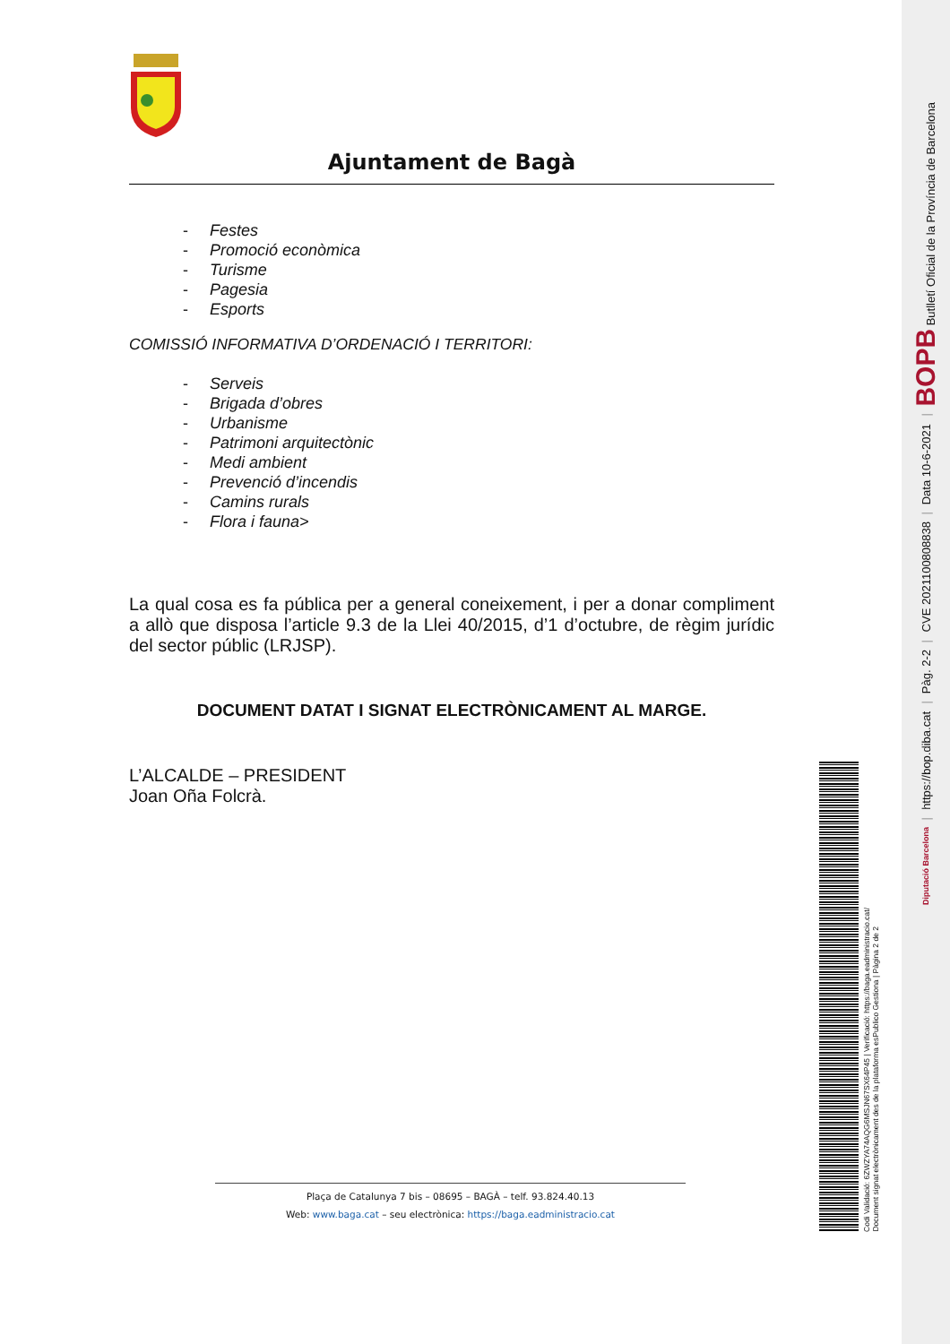Ajuntament de Bagà
- Festes
- Promoció econòmica
- Turisme
- Pagesia
- Esports
COMISSIÓ INFORMATIVA D’ORDENACIÓ I TERRITORI:
- Serveis
- Brigada d’obres
- Urbanisme
- Patrimoni arquitectònic
- Medi ambient
- Prevenció d’incendis
- Camins rurals
- Flora i fauna>
La qual cosa es fa pública per a general coneixement, i per a donar compliment a allò que disposa l’article 9.3 de la Llei 40/2015, d’1 d’octubre, de règim jurídic del sector públic (LRJSP).
DOCUMENT DATAT I SIGNAT ELECTRÒNICAMENT AL MARGE.
L’ALCALDE – PRESIDENT
Joan Oña Folcrà.
Plaça de Catalunya 7 bis – 08695 – BAGÀ – telf. 93.824.40.13
Web: www.baga.cat – seu electrònica: https://baga.eadministracio.cat
Codi Validació: 6ZWZYA74AQG6MSJN67SX64P45 | Verificació: https://baga.eadministracio.cat/
Document signat electrònicament des de la plataforma esPublico Gestiona | Pàgina 2 de 2
BOPB Butlletí Oficial de la Província de Barcelona
|
Data 10-6-2021
|
CVE 2021100808838
|
Pàg. 2-2
|
https://bop.diba.cat
|
Diputació Barcelona